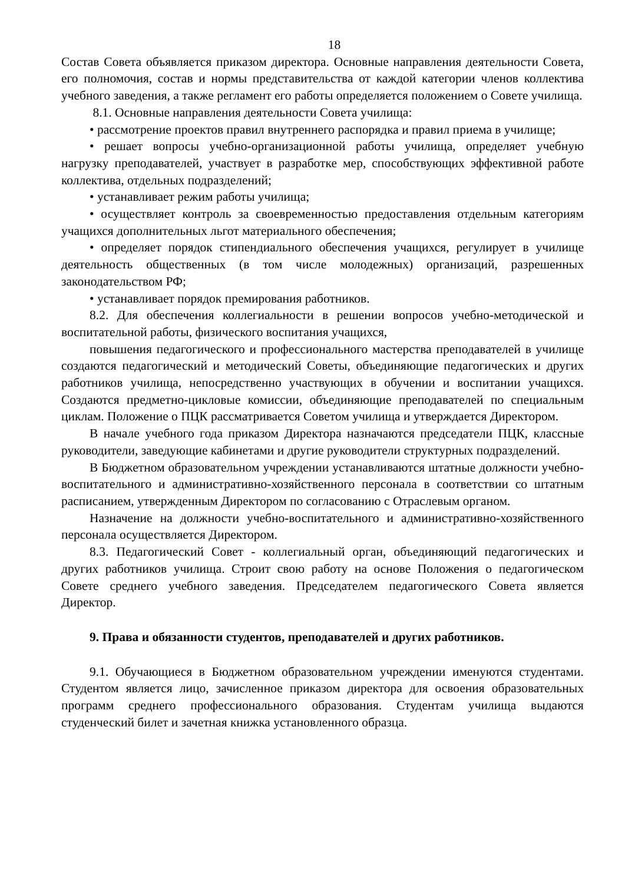18
Состав Совета объявляется приказом директора. Основные направления деятельности Совета, его полномочия, состав и нормы представительства от каждой категории членов коллектива учебного заведения, а также регламент его работы определяется положением о Совете училища.
8.1. Основные направления деятельности Совета училища:
• рассмотрение проектов правил внутреннего распорядка и правил приема в училище;
• решает вопросы учебно-организационной работы училища, определяет учебную нагрузку преподавателей, участвует в разработке мер, способствующих эффективной работе коллектива, отдельных подразделений;
• устанавливает режим работы училища;
• осуществляет контроль за своевременностью предоставления отдельным категориям учащихся дополнительных льгот материального обеспечения;
• определяет порядок стипендиального обеспечения учащихся, регулирует в училище деятельность общественных (в том числе молодежных) организаций, разрешенных законодательством РФ;
• устанавливает порядок премирования работников.
8.2. Для обеспечения коллегиальности в решении вопросов учебно-методической и воспитательной работы, физического воспитания учащихся,
повышения педагогического и профессионального мастерства преподавателей в училище создаются педагогический и методический Советы, объединяющие педагогических и других работников училища, непосредственно участвующих в обучении и воспитании учащихся. Создаются предметно-цикловые комиссии, объединяющие преподавателей по специальным циклам. Положение о ПЦК рассматривается Советом училища и утверждается Директором.
В начале учебного года приказом Директора назначаются председатели ПЦК, классные руководители, заведующие кабинетами и другие руководители структурных подразделений.
В Бюджетном образовательном учреждении устанавливаются штатные должности учебно-воспитательного и административно-хозяйственного персонала в соответствии со штатным расписанием, утвержденным Директором по согласованию с Отраслевым органом.
Назначение на должности учебно-воспитательного и административно-хозяйственного персонала осуществляется Директором.
8.3. Педагогический Совет - коллегиальный орган, объединяющий педагогических и других работников училища. Строит свою работу на основе Положения о педагогическом Совете среднего учебного заведения. Председателем педагогического Совета является Директор.
9. Права и обязанности студентов, преподавателей и других работников.
9.1. Обучающиеся в Бюджетном образовательном учреждении именуются студентами. Студентом является лицо, зачисленное приказом директора для освоения образовательных программ среднего профессионального образования. Студентам училища выдаются студенческий билет и зачетная книжка установленного образца.